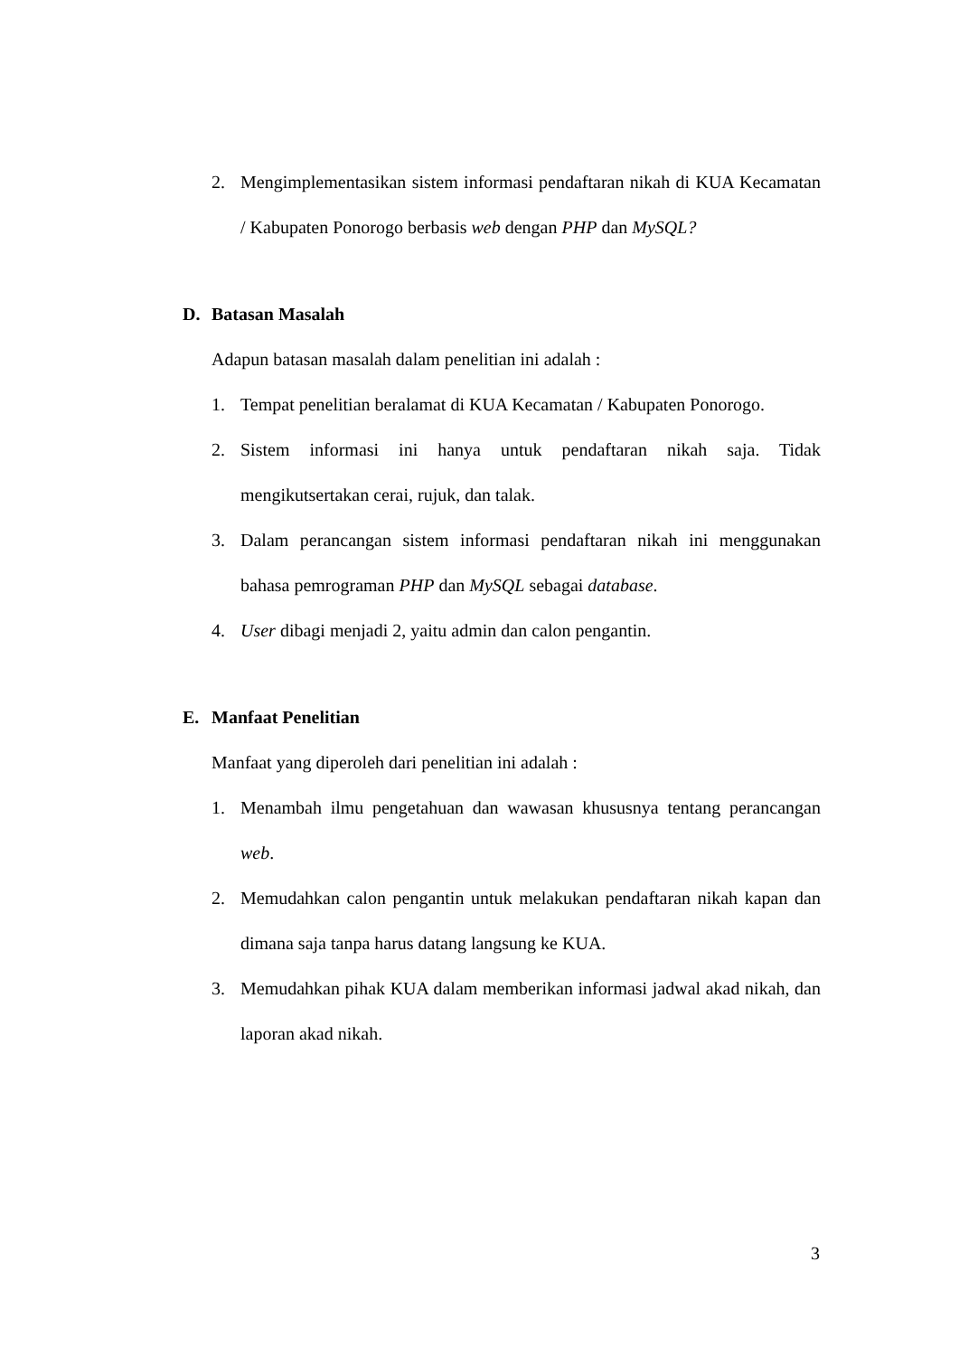2. Mengimplementasikan sistem informasi pendaftaran nikah di KUA Kecamatan / Kabupaten Ponorogo berbasis web dengan PHP dan MySQL?
D. Batasan Masalah
Adapun batasan masalah dalam penelitian ini adalah :
1. Tempat penelitian beralamat di KUA Kecamatan / Kabupaten Ponorogo.
2. Sistem informasi ini hanya untuk pendaftaran nikah saja. Tidak mengikutsertakan cerai, rujuk, dan talak.
3. Dalam perancangan sistem informasi pendaftaran nikah ini menggunakan bahasa pemrograman PHP dan MySQL sebagai database.
4. User dibagi menjadi 2, yaitu admin dan calon pengantin.
E. Manfaat Penelitian
Manfaat yang diperoleh dari penelitian ini adalah :
1. Menambah ilmu pengetahuan dan wawasan khususnya tentang perancangan web.
2. Memudahkan calon pengantin untuk melakukan pendaftaran nikah kapan dan dimana saja tanpa harus datang langsung ke KUA.
3. Memudahkan pihak KUA dalam memberikan informasi jadwal akad nikah, dan laporan akad nikah.
3